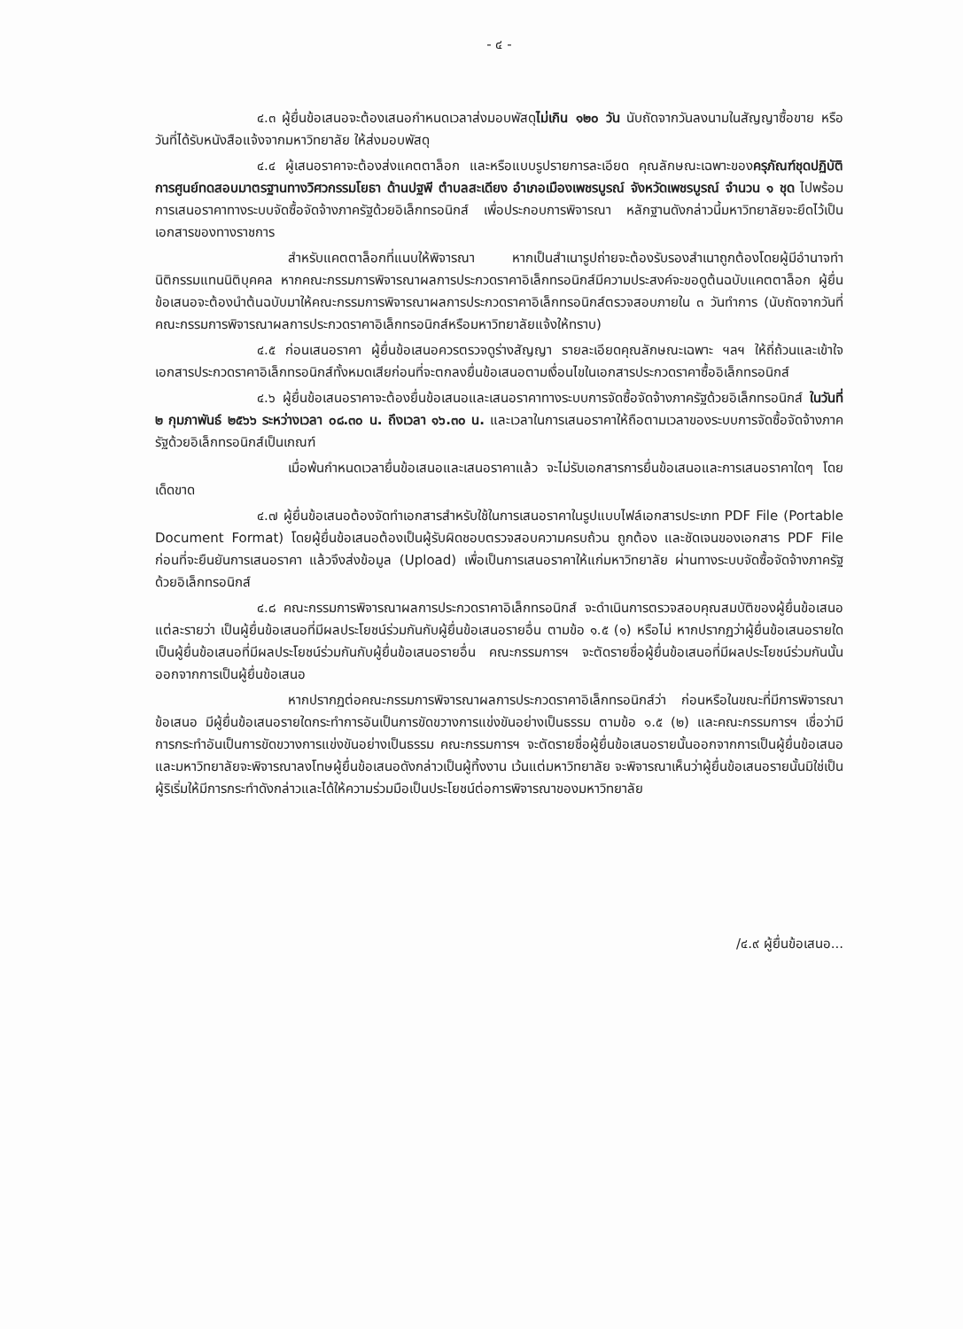- ๔ -
๔.๓ ผู้ยื่นข้อเสนอจะต้องเสนอกำหนดเวลาส่งมอบพัสดุไม่เกิน ๑๒๐ วัน นับถัดจากวันลงนามในสัญญาซื้อขาย หรือวันที่ได้รับหนังสือแจ้งจากมหาวิทยาลัย ให้ส่งมอบพัสดุ
๔.๔ ผู้เสนอราคาจะต้องส่งแคตตาล็อก และหรือแบบรูปรายการละเอียด คุณลักษณะเฉพาะของครุภัณฑ์ชุดปฏิบัติการศูนย์ทดสอบมาตรฐานทางวิศวกรรมโยธา ด้านปฐพี ตำบลสะเดียง อำเภอเมืองเพชรบูรณ์ จังหวัดเพชรบูรณ์ จำนวน ๑ ชุด ไปพร้อมการเสนอราคาทางระบบจัดซื้อจัดจ้างภาครัฐด้วยอิเล็กทรอนิกส์ เพื่อประกอบการพิจารณา หลักฐานดังกล่าวนี้มหาวิทยาลัยจะยึดไว้เป็นเอกสารของทางราชการ
สำหรับแคตตาล็อกที่แนบให้พิจารณา หากเป็นสำเนารูปถ่ายจะต้องรับรองสำเนาถูกต้องโดยผู้มีอำนาจทำนิติกรรมแทนนิติบุคคล หากคณะกรรมการพิจารณาผลการประกวดราคาอิเล็กทรอนิกส์มีความประสงค์จะขอดูต้นฉบับแคตตาล็อก ผู้ยื่นข้อเสนอจะต้องนำต้นฉบับมาให้คณะกรรมการพิจารณาผลการประกวดราคาอิเล็กทรอนิกส์ตรวจสอบภายใน ๓ วันทำการ (นับถัดจากวันที่คณะกรรมการพิจารณาผลการประกวดราคาอิเล็กทรอนิกส์หรือมหาวิทยาลัยแจ้งให้ทราบ)
๔.๕ ก่อนเสนอราคา ผู้ยื่นข้อเสนอควรตรวจดูร่างสัญญา รายละเอียดคุณลักษณะเฉพาะ ฯลฯ ให้ถี่ถ้วนและเข้าใจเอกสารประกวดราคาอิเล็กทรอนิกส์ทั้งหมดเสียก่อนที่จะตกลงยื่นข้อเสนอตามเงื่อนไขในเอกสารประกวดราคาซื้ออิเล็กทรอนิกส์
๔.๖ ผู้ยื่นข้อเสนอราคาจะต้องยื่นข้อเสนอและเสนอราคาทางระบบการจัดซื้อจัดจ้างภาครัฐด้วยอิเล็กทรอนิกส์ ในวันที่ ๒ กุมภาพันธ์ ๒๕๖๖ ระหว่างเวลา ๐๘.๓๐ น. ถึงเวลา ๑๖.๓๐ น. และเวลาในการเสนอราคาให้ถือตามเวลาของระบบการจัดซื้อจัดจ้างภาครัฐด้วยอิเล็กทรอนิกส์เป็นเกณฑ์
เมื่อพ้นกำหนดเวลายื่นข้อเสนอและเสนอราคาแล้ว จะไม่รับเอกสารการยื่นข้อเสนอและการเสนอราคาใดๆ โดยเด็ดขาด
๔.๗ ผู้ยื่นข้อเสนอต้องจัดทำเอกสารสำหรับใช้ในการเสนอราคาในรูปแบบไฟล์เอกสารประเภท PDF File (Portable Document Format) โดยผู้ยื่นข้อเสนอต้องเป็นผู้รับผิดชอบตรวจสอบความครบถ้วน ถูกต้อง และชัดเจนของเอกสาร PDF File ก่อนที่จะยืนยันการเสนอราคา แล้วจึงส่งข้อมูล (Upload) เพื่อเป็นการเสนอราคาให้แก่มหาวิทยาลัย ผ่านทางระบบจัดซื้อจัดจ้างภาครัฐด้วยอิเล็กทรอนิกส์
๔.๘ คณะกรรมการพิจารณาผลการประกวดราคาอิเล็กทรอนิกส์ จะดำเนินการตรวจสอบคุณสมบัติของผู้ยื่นข้อเสนอแต่ละรายว่า เป็นผู้ยื่นข้อเสนอที่มีผลประโยชน์ร่วมกันกับผู้ยื่นข้อเสนอรายอื่น ตามข้อ ๑.๕ (๑) หรือไม่ หากปรากฏว่าผู้ยื่นข้อเสนอรายใดเป็นผู้ยื่นข้อเสนอที่มีผลประโยชน์ร่วมกันกับผู้ยื่นข้อเสนอรายอื่น คณะกรรมการฯ จะตัดรายชื่อผู้ยื่นข้อเสนอที่มีผลประโยชน์ร่วมกันนั้นออกจากการเป็นผู้ยื่นข้อเสนอ
หากปรากฏต่อคณะกรรมการพิจารณาผลการประกวดราคาอิเล็กทรอนิกส์ว่า ก่อนหรือในขณะที่มีการพิจารณาข้อเสนอ มีผู้ยื่นข้อเสนอรายใดกระทำการอันเป็นการขัดขวางการแข่งขันอย่างเป็นธรรม ตามข้อ ๑.๕ (๒) และคณะกรรมการฯ เชื่อว่ามีการกระทำอันเป็นการขัดขวางการแข่งขันอย่างเป็นธรรม คณะกรรมการฯ จะตัดรายชื่อผู้ยื่นข้อเสนอรายนั้นออกจากการเป็นผู้ยื่นข้อเสนอ และมหาวิทยาลัยจะพิจารณาลงโทษผู้ยื่นข้อเสนอดังกล่าวเป็นผู้ทิ้งงาน เว้นแต่มหาวิทยาลัย จะพิจารณาเห็นว่าผู้ยื่นข้อเสนอรายนั้นมิใช่เป็นผู้ริเริ่มให้มีการกระทำดังกล่าวและได้ให้ความร่วมมือเป็นประโยชน์ต่อการพิจารณาของมหาวิทยาลัย
/๔.๙ ผู้ยื่นข้อเสนอ...